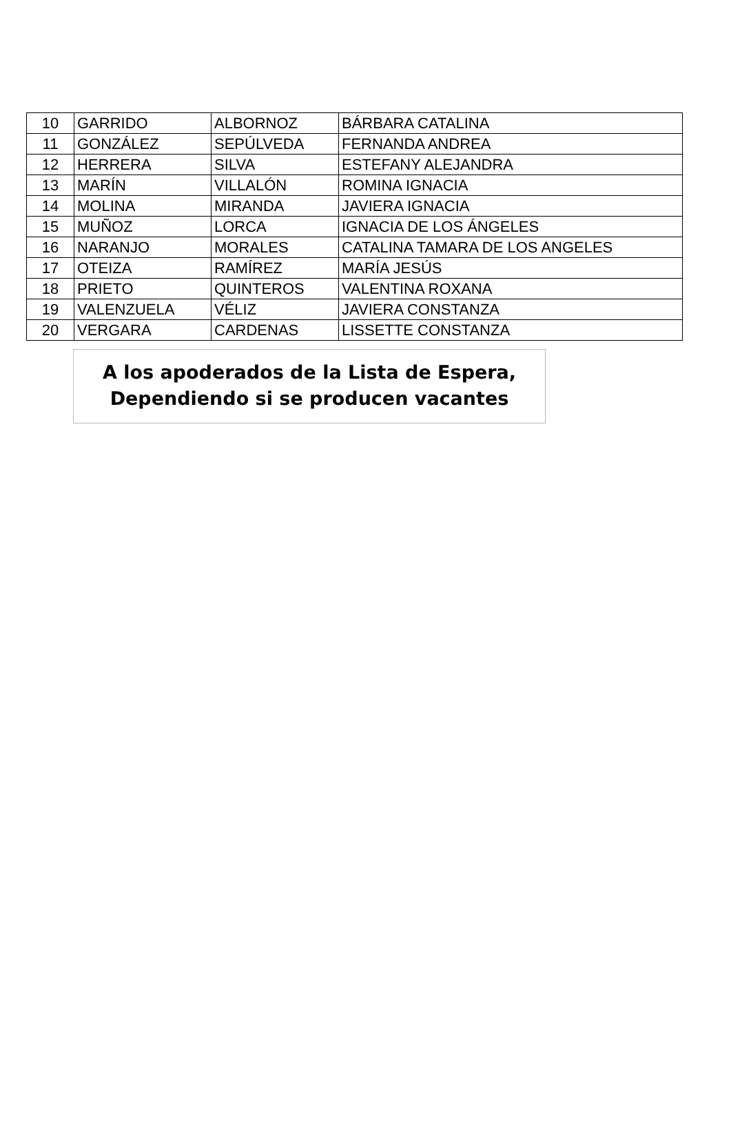| 10 | GARRIDO | ALBORNOZ | BÁRBARA CATALINA |
| 11 | GONZÁLEZ | SEPÚLVEDA | FERNANDA ANDREA |
| 12 | HERRERA | SILVA | ESTEFANY ALEJANDRA |
| 13 | MARÍN | VILLALÓN | ROMINA IGNACIA |
| 14 | MOLINA | MIRANDA | JAVIERA IGNACIA |
| 15 | MUÑOZ | LORCA | IGNACIA DE LOS ÁNGELES |
| 16 | NARANJO | MORALES | CATALINA TAMARA DE LOS ANGELES |
| 17 | OTEIZA | RAMÍREZ | MARÍA JESÚS |
| 18 | PRIETO | QUINTEROS | VALENTINA ROXANA |
| 19 | VALENZUELA | VÉLIZ | JAVIERA CONSTANZA |
| 20 | VERGARA | CARDENAS | LISSETTE CONSTANZA |
A los apoderados de la Lista de Espera,
Dependiendo si se producen vacantes